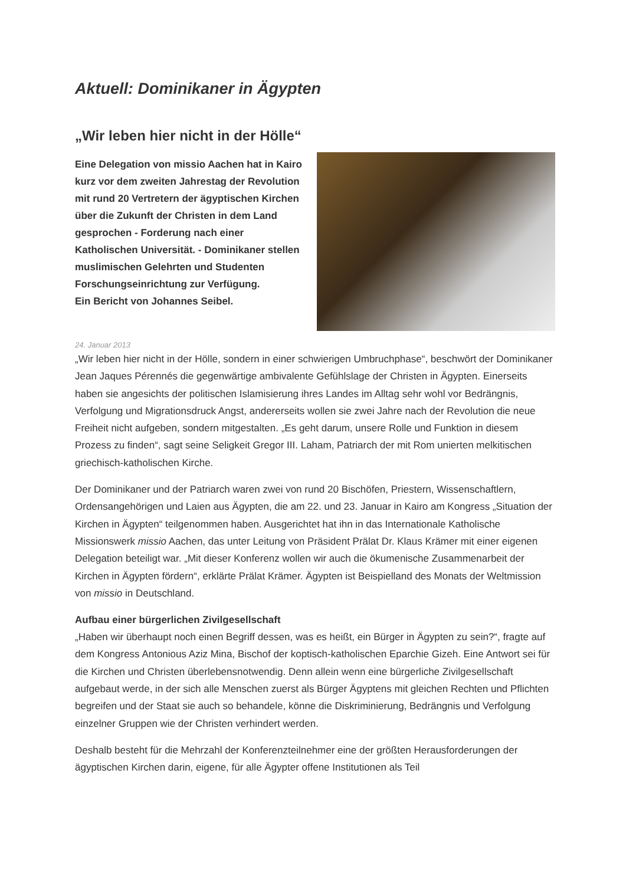Aktuell: Dominikaner in Ägypten
„Wir leben hier nicht in der Hölle“
Eine Delegation von missio Aachen hat in Kairo kurz vor dem zweiten Jahrestag der Revolution mit rund 20 Vertretern der ägyptischen Kirchen über die Zukunft der Christen in dem Land gesprochen - Forderung nach einer Katholischen Universität. - Dominikaner stellen muslimischen Gelehrten und Studenten Forschungseinrichtung zur Verfügung.
Ein Bericht von Johannes Seibel.
24. Januar 2013
„Wir leben hier nicht in der Hölle, sondern in einer schwierigen Umbruchphase“, beschwört der Dominikaner Jean Jaques Pérennés die gegenwärtige ambivalente Gefühlslage der Christen in Ägypten. Einerseits haben sie angesichts der politischen Islamisierung ihres Landes im Alltag sehr wohl vor Bedrängnis, Verfolgung und Migrationsdruck Angst, andererseits wollen sie zwei Jahre nach der Revolution die neue Freiheit nicht aufgeben, sondern mitgestalten. „Es geht darum, unsere Rolle und Funktion in diesem Prozess zu finden“, sagt seine Seligkeit Gregor III. Laham, Patriarch der mit Rom unierten melkitischen griechisch-katholischen Kirche.
Der Dominikaner und der Patriarch waren zwei von rund 20 Bischöfen, Priestern, Wissenschaftlern, Ordensangehörigen und Laien aus Ägypten, die am 22. und 23. Januar in Kairo am Kongress „Situation der Kirchen in Ägypten“ teilgenommen haben. Ausgerichtet hat ihn in das Internationale Katholische Missionswerk missio Aachen, das unter Leitung von Präsident Prälat Dr. Klaus Krämer mit einer eigenen Delegation beteiligt war. „Mit dieser Konferenz wollen wir auch die ökumenische Zusammenarbeit der Kirchen in Ägypten fördern“, erklärte Prälat Krämer. Ägypten ist Beispielland des Monats der Weltmission von missio in Deutschland.
Aufbau einer bürgerlichen Zivilgesellschaft
„Haben wir überhaupt noch einen Begriff dessen, was es heißt, ein Bürger in Ägypten zu sein?“, fragte auf dem Kongress Antonious Aziz Mina, Bischof der koptisch-katholischen Eparchie Gizeh. Eine Antwort sei für die Kirchen und Christen überlebensnotwendig. Denn allein wenn eine bürgerliche Zivilgesellschaft aufgebaut werde, in der sich alle Menschen zuerst als Bürger Ägyptens mit gleichen Rechten und Pflichten begreifen und der Staat sie auch so behandele, könne die Diskriminierung, Bedrängnis und Verfolgung einzelner Gruppen wie der Christen verhindert werden.
Deshalb besteht für die Mehrzahl der Konferenzteilnehmer eine der größten Herausforderungen der ägyptischen Kirchen darin, eigene, für alle Ägypter offene Institutionen als Teil